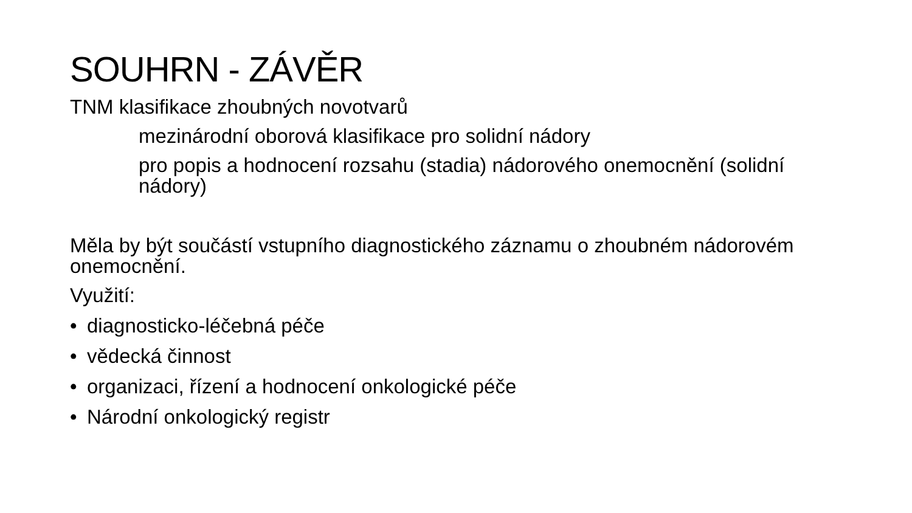SOUHRN - ZÁVĚR
TNM klasifikace zhoubných novotvarů
mezinárodní oborová klasifikace pro solidní nádory
pro popis a hodnocení rozsahu (stadia) nádorového onemocnění (solidní nádory)
Měla by být součástí vstupního diagnostického záznamu o zhoubném nádorovém onemocnění.
Využití:
• diagnosticko-léčebná péče
• vědecká činnost
• organizaci, řízení a hodnocení onkologické péče
• Národní onkologický registr